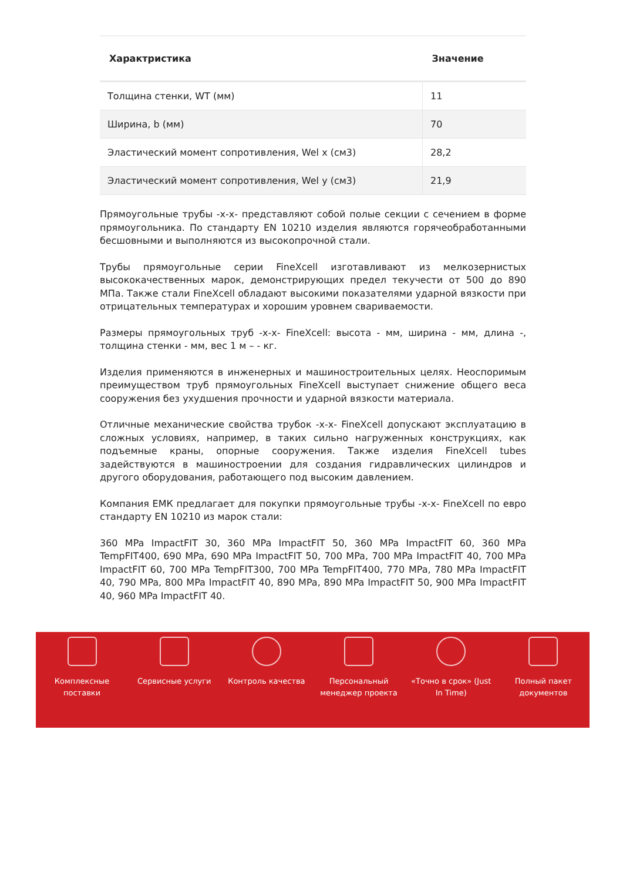| Характристика | Значение |
| --- | --- |
| Толщина стенки, WT (мм) | 11 |
| Ширина, b (мм) | 70 |
| Эластический момент сопротивления, Wel x (см3) | 28,2 |
| Эластический момент сопротивления, Wel y (см3) | 21,9 |
Прямоугольные трубы -x-x- представляют собой полые секции с сечением в форме прямоугольника. По стандарту EN 10210 изделия являются горячеобработанными бесшовными и выполняются из высокопрочной стали.
Трубы прямоугольные серии FineXcell изготавливают из мелкозернистых высококачественных марок, демонстрирующих предел текучести от 500 до 890 МПа. Также стали FineXcell обладают высокими показателями ударной вязкости при отрицательных температурах и хорошим уровнем свариваемости.
Размеры прямоугольных труб -x-x- FineXcell: высота - мм, ширина - мм, длина -, толщина стенки - мм, вес 1 м – - кг.
Изделия применяются в инженерных и машиностроительных целях. Неоспоримым преимуществом труб прямоугольных FineXcell выступает снижение общего веса сооружения без ухудшения прочности и ударной вязкости материала.
Отличные механические свойства трубок -x-x- FineXcell допускают эксплуатацию в сложных условиях, например, в таких сильно нагруженных конструкциях, как подъемные краны, опорные сооружения. Также изделия FineXcell tubes задействуются в машиностроении для создания гидравлических цилиндров и другого оборудования, работающего под высоким давлением.
Компания ЕМК предлагает для покупки прямоугольные трубы -x-x- FineXcell по евро стандарту EN 10210 из марок стали:
360 MPa ImpactFIT 30, 360 MPa ImpactFIT 50, 360 MPa ImpactFIT 60, 360 MPa TempFIT400, 690 MPa, 690 MPa ImpactFIT 50, 700 MPa, 700 MPa ImpactFIT 40, 700 MPa ImpactFIT 60, 700 MPa TempFIT300, 700 MPa TempFIT400, 770 MPa, 780 MPa ImpactFIT 40, 790 MPa, 800 MPa ImpactFIT 40, 890 MPa, 890 MPa ImpactFIT 50, 900 MPa ImpactFIT 40, 960 MPa ImpactFIT 40.
Комплексные поставки
Сервисные услуги Контроль качества Персональный менеджер проекта
«Точно в срок» (Just In Time)
Полный пакет документов